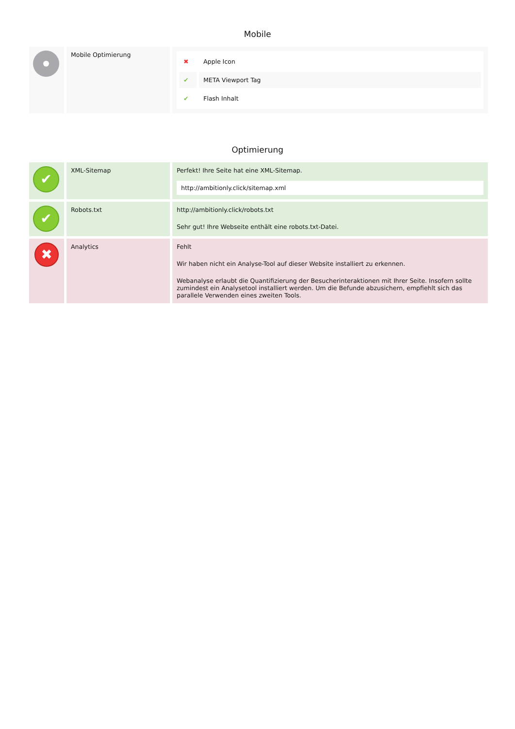Mobile
| | Mobile Optimierung | / ✖ / Apple Icon / / ✔ / META Viewport Tag / / ✔ / Flash Inhalt / |
Optimierung
| ✔ | XML-Sitemap | Perfekt! Ihre Seite hat eine XML-Sitemap. http://ambitionly.click/sitemap.xml |
| ✔ | Robots.txt | http://ambitionly.click/robots.txt Sehr gut! Ihre Webseite enthält eine robots.txt-Datei. |
| ✖ | Analytics | Fehlt Wir haben nicht ein Analyse-Tool auf dieser Website installiert zu erkennen. Webanalyse erlaubt die Quantifizierung der Besucherinteraktionen mit Ihrer Seite. Insofern sollte zumindest ein Analysetool installiert werden. Um die Befunde abzusichern, empfiehlt sich das parallele Verwenden eines zweiten Tools. |